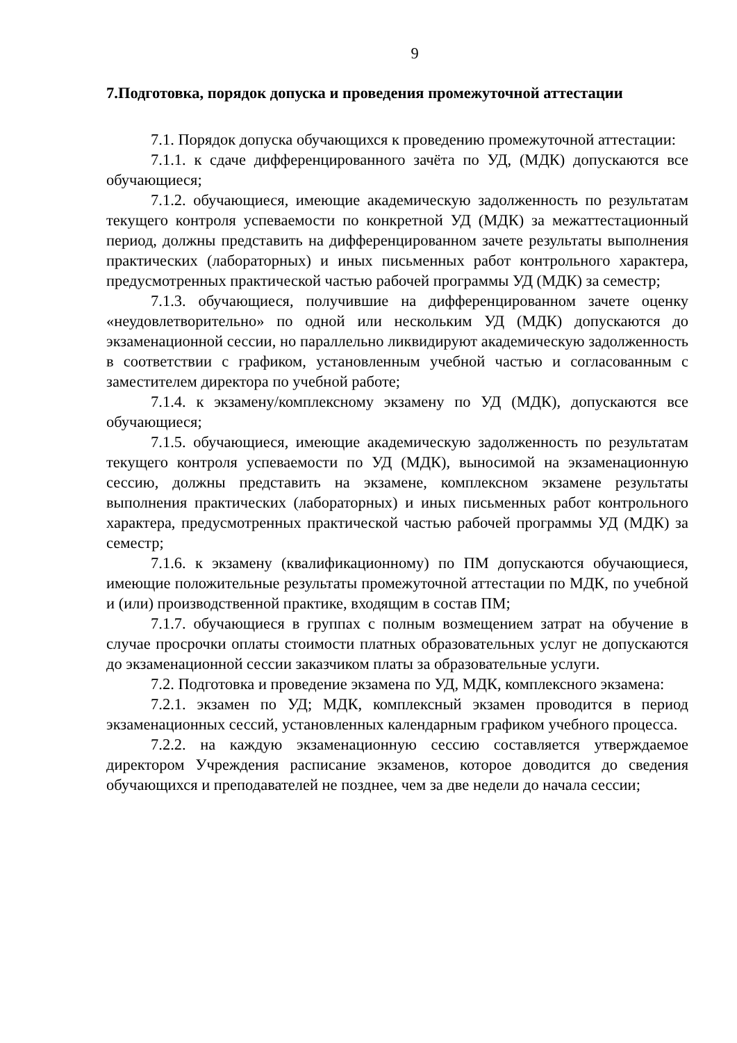9
7.Подготовка, порядок допуска и проведения промежуточной аттестации
7.1. Порядок допуска обучающихся к проведению промежуточной аттестации:
7.1.1. к сдаче дифференцированного зачёта по УД, (МДК) допускаются все обучающиеся;
7.1.2. обучающиеся, имеющие академическую задолженность по результатам текущего контроля успеваемости по конкретной УД (МДК) за межаттестационный период, должны представить на дифференцированном зачете результаты выполнения практических (лабораторных) и иных письменных работ контрольного характера, предусмотренных практической частью рабочей программы УД (МДК) за семестр;
7.1.3. обучающиеся, получившие на дифференцированном зачете оценку «неудовлетворительно» по одной или нескольким УД (МДК) допускаются до экзаменационной сессии, но параллельно ликвидируют академическую задолженность в соответствии с графиком, установленным учебной частью и согласованным с заместителем директора по учебной работе;
7.1.4. к экзамену/комплексному экзамену по УД (МДК), допускаются все обучающиеся;
7.1.5. обучающиеся, имеющие академическую задолженность по результатам текущего контроля успеваемости по УД (МДК), выносимой на экзаменационную сессию, должны представить на экзамене, комплексном экзамене результаты выполнения практических (лабораторных) и иных письменных работ контрольного характера, предусмотренных практической частью рабочей программы УД (МДК) за семестр;
7.1.6. к экзамену (квалификационному) по ПМ допускаются обучающиеся, имеющие положительные результаты промежуточной аттестации по МДК, по учебной и (или) производственной практике, входящим в состав ПМ;
7.1.7. обучающиеся в группах с полным возмещением затрат на обучение в случае просрочки оплаты стоимости платных образовательных услуг не допускаются до экзаменационной сессии заказчиком платы за образовательные услуги.
7.2. Подготовка и проведение экзамена по УД, МДК, комплексного экзамена:
7.2.1. экзамен по УД; МДК, комплексный экзамен проводится в период экзаменационных сессий, установленных календарным графиком учебного процесса.
7.2.2. на каждую экзаменационную сессию составляется утверждаемое директором Учреждения расписание экзаменов, которое доводится до сведения обучающихся и преподавателей не позднее, чем за две недели до начала сессии;